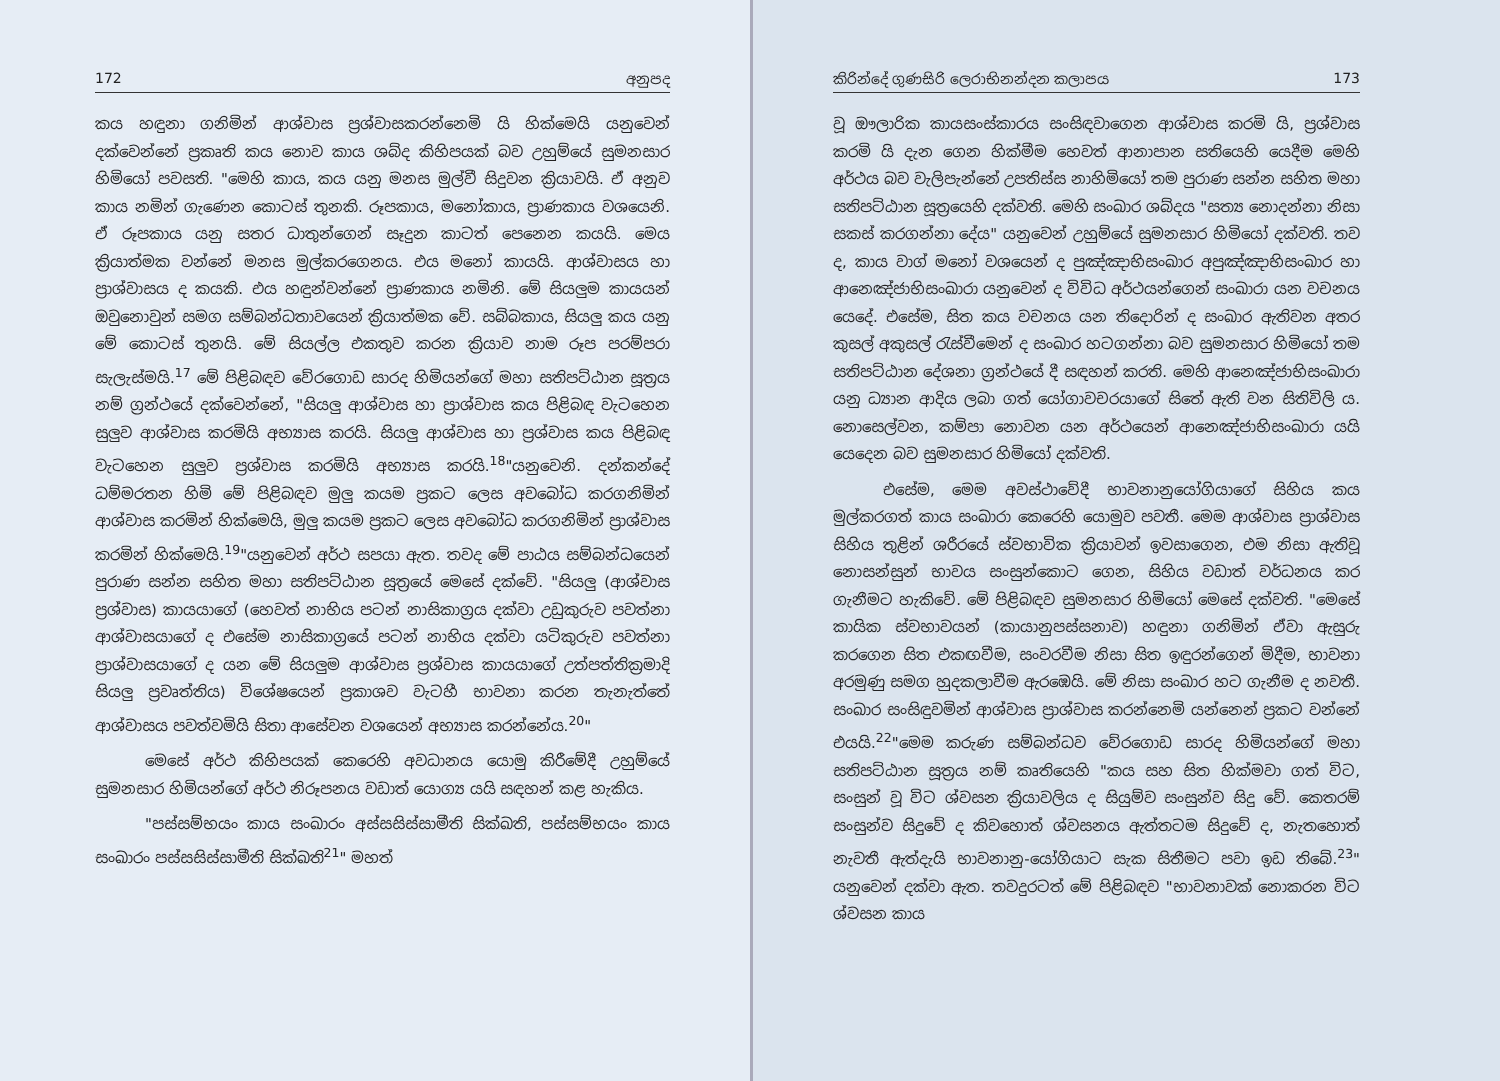172 අනුපද
කය හඳුනා ගනිමින් ආශ්වාස ප්‍රශ්වාසකරන්නෙමි යි හික්මෙයි යනුවෙන් දක්වෙන්නේ ප්‍රකෘති කය නොව කාය ශබ්ද කිහිපයක් බව උහුම්යේ සුමනසාර හිමියෝ පවසති. "මෙහි කාය, කය යනු මනස මුල්වී සිදුවන ක්‍රියාවයි. ඒ අනුව කාය නමින් ගැණෙන කොටස් තුනකි. රූපකාය, මනෝකාය, ප්‍රාණකාය වශයෙනි. ඒ රූපකාය යනු සතර ධාතුන්ගෙන් සෑදුන කාටත් පෙනෙන කයයි. මෙය ක්‍රියාත්මක වන්නේ මනස මුල්කරගෙනය. එය මනෝ කායයි. ආශ්වාසය හා ප්‍රාශ්වාසය ද කයකි. එය හඳුන්වන්නේ ප්‍රාණකාය නමිනි. මේ සියලුම කායයන් ඔවුනොවුන් සමග සම්බන්ධතාවයෙන් ක්‍රියාත්මක වේ. සබ්බකාය, සියලු කය යනු මේ කොටස් තුනයි. මේ සියල්ල එකතුව කරන ක්‍රියාව නාම රූප පරම්පරා සැලැස්මයි.<sup>17</sup> මේ පිළිබඳව වේරගොඩ සාරද හිමියන්ගේ මහා සතිපට්ඨාන සූත්‍රය නම් ග්‍රන්ථයේ දක්වෙන්නේ, "සියලු ආශ්වාස හා ප්‍රාශ්වාස කය පිළිබඳ වැටහෙන සුලුව ආශ්වාස කරමියි අභ්‍යාස කරයි. සියලු ආශ්වාස හා ප්‍රශ්වාස කය පිළිබඳ වැටහෙන සුලුව ප්‍රශ්වාස කරමියි අභ්‍යාස කරයි.<sup>18</sup>"යනුවෙනි. දන්කන්දේ ධම්මරතන හිමි මේ පිළිබඳව මුලු කයම ප්‍රකට ලෙස අවබෝධ කරගනිමින් ආශ්වාස කරමින් හික්මෙයි, මුලු කයම ප්‍රකට ලෙස අවබෝධ කරගනිමින් ප්‍රාශ්වාස කරමින් හික්මෙයි.<sup>19</sup>"යනුවෙන් අර්ථ සපයා ඇත. තවද මේ පාඨය සම්බන්ධයෙන් පුරාණ සන්න සහිත මහා සතිපට්ඨාන සූත්‍රයේ මෙසේ දක්වේ. "සියලු (ආශ්වාස ප්‍රශ්වාස) කායයාගේ (හෙවත් නාභිය පටන් නාසිකාග්‍රය දක්වා උඩුකුරුව පවත්නා ආශ්වාසයාගේ ද එසේම නාසිකාග්‍රයේ පටන් නාභිය දක්වා යටිකුරුව පවත්නා ප්‍රාශ්වාසයාගේ ද යන මේ සියලුම ආශ්වාස ප්‍රශ්වාස කායයාගේ උත්පත්තික්‍රමාදි සියලු ප්‍රවෘත්තිය) විශේෂයෙන් ප්‍රකාශව වැටහී භාවනා කරන තැනැත්තේ ආශ්වාසය පවත්වමියි සිතා ආසේවන වශයෙන් අභ්‍යාස කරන්නේය.<sup>20</sup>"
මෙසේ අර්ථ කිහිපයක් කෙරෙහි අවධානය යොමු කිරීමේදී උහුම්යේ සුමනසාර හිමියන්ගේ අර්ථ නිරූපනය වඩාත් යොග්‍ය යයි සඳහන් කළ හැකිය.
"පස්සම්භයං කාය සංඛාරං අස්සසිස්සාමීති සික්ඛති, පස්සම්භයං කාය සංඛාරං පස්සසිස්සාමීති සික්ඛති<sup>21</sup>" මහත්
කිරින්දේ ගුණසිරි ලෙරාභිනන්දන කලාපය 173
වූ ඖලාරික කායසංස්කාරය සංසිඳවාගෙන ආශ්වාස කරමි යි, ප්‍රශ්වාස කරමි යි දැන ගෙන හික්මීම හෙවත් ආනාපාන සතියෙහි යෙදීම මෙහි අර්ථය බව වැලිපැන්නේ උපතිස්ස නාහිමියෝ තම පුරාණ සන්න සහිත මහා සතිපට්ඨාන සූත්‍රයෙහි දක්වති. මෙහි සංඛාර ශබ්දය "සත්‍ය නොදන්නා නිසා සකස් කරගන්නා දේය" යනුවෙන් උහුම්යේ සුමනසාර හිමියෝ දක්වති. තව ද, කාය වාග් මනෝ වශයෙන් ද පුඤ්ඤාභිසංඛාර අපුඤ්ඤාභිසංඛාර හා ආනෙඤ්ජාභිසංඛාරා යනුවෙන් ද විවිධ අර්ථයන්ගෙන් සංඛාරා යන වචනය යෙදේ. එසේම, සිත කය වචනය යන තිදොරින් ද සංඛාර ඇතිවන අතර කුසල් අකුසල් රැස්වීමෙන් ද සංඛාර හටගන්නා බව සුමනසාර හිමියෝ තම සතිපට්ඨාන දේශනා ග්‍රන්ථයේ දී සඳහන් කරති. මෙහි ආනෙඤ්ජාභිසංඛාරා යනු ධ්‍යාන ආදිය ලබා ගත් යෝගාවචරයාගේ සිතේ ඇති වන සිතිවිලි ය. නොසෙල්වන, කම්පා නොවන යන අර්ථයෙන් ආනෙඤ්ජාභිසංඛාරා යයි යෙදෙන බව සුමනසාර හිමියෝ දක්වති.
එසේම, මෙම අවස්ථාවේදී භාවනානුයෝගියාගේ සිහිය කය මුල්කරගත් කාය සංඛාරා කෙරෙහි යොමුව පවතී. මෙම ආශ්වාස ප්‍රාශ්වාස සිහිය තුළින් ශරීරයේ ස්වභාවික ක්‍රියාවන් ඉවසාගෙන, එම නිසා ඇතිවූ නොසන්සුන් භාවය සංසුන්කොට ගෙන, සිහිය වඩාත් වර්ධනය කර ගැනීමට හැකිවේ. මේ පිළිබඳව සුමනසාර හිමියෝ මෙසේ දක්වති. "මෙසේ කායික ස්වභාවයන් (කායානුපස්සනාව) හඳුනා ගනිමින් ඒවා ඇසුරු කරගෙන සිත එකඟවීම, සංවරවීම නිසා සිත ඉඳුරන්ගෙන් මිදීම, භාවනා අරමුණු සමග හුදකලාවීම ඇරඹෙයි. මේ නිසා සංඛාර හට ගැනීම ද නවතී. සංඛාර සංසිඳුවමින් ආශ්වාස ප්‍රාශ්වාස කරන්නෙමි යන්නෙන් ප්‍රකට වන්නේ එයයි.<sup>22</sup>"මෙම කරුණ සම්බන්ධව වේරගොඩ සාරද හිමියන්ගේ මහා සතිපට්ඨාන සූත්‍රය නම් කෘතියෙහි "කය සහ සිත හික්මවා ගත් විට, සංසුන් වූ විට ශ්වසන ක්‍රියාවලිය ද සියුම්ව සංසුන්ව සිදු වේ. කෙතරම් සංසුන්ව සිදුවේ ද කිවහොත් ශ්වසනය ඇත්තටම සිදුවේ ද, නැතහොත් නැවතී ඇත්දැයි භාවනානු-යෝගියාට සැක සිතීමට පවා ඉඩ තිබේ.<sup>23</sup>" යනුවෙන් දක්වා ඇත. තවදුරටත් මේ පිළිබඳව "භාවනාවක් නොකරන විට ශ්වසන කාය